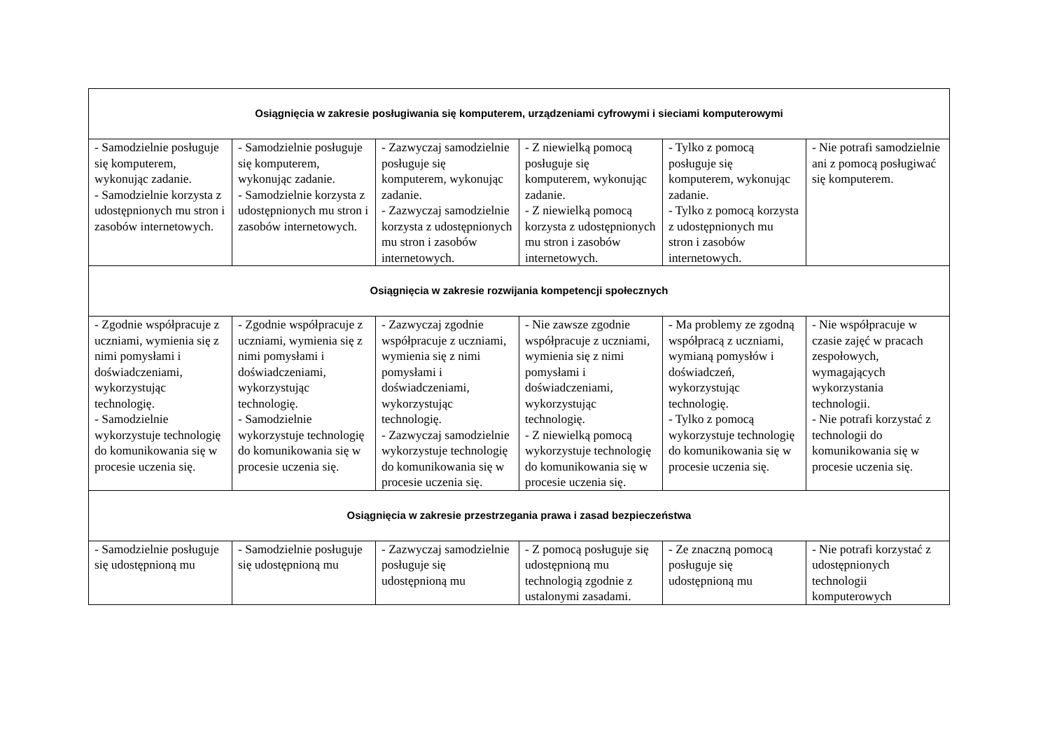| Osiągnięcia w zakresie posługiwania się komputerem, urządzeniami cyfrowymi i sieciami komputerowymi | | | | | |
| --- | --- | --- | --- | --- | --- |
| - Samodzielnie posługuje się komputerem, wykonując zadanie. - Samodzielnie korzysta z udostępnionych mu stron i zasobów internetowych. | - Samodzielnie posługuje się komputerem, wykonując zadanie. - Samodzielnie korzysta z udostępnionych mu stron i zasobów internetowych. | - Zazwyczaj samodzielnie posługuje się komputerem, wykonując zadanie. - Zazwyczaj samodzielnie korzysta z udostępnionych mu stron i zasobów internetowych. | - Z niewielką pomocą posługuje się komputerem, wykonując zadanie. - Z niewielką pomocą korzysta z udostępnionych mu stron i zasobów internetowych. | - Tylko z pomocą posługuje się komputerem, wykonując zadanie. - Tylko z pomocą korzysta z udostępnionych mu stron i zasobów internetowych. | - Nie potrafi samodzielnie ani z pomocą posługiwać się komputerem. |
| Osiągnięcia w zakresie rozwijania kompetencji społecznych | | | | | |
| - Zgodnie współpracuje z uczniami, wymienia się z nimi pomysłami i doświadczeniami, wykorzystując technologię. - Samodzielnie wykorzystuje technologię do komunikowania się w procesie uczenia się. | - Zgodnie współpracuje z uczniami, wymienia się z nimi pomysłami i doświadczeniami, wykorzystując technologię. - Samodzielnie wykorzystuje technologię do komunikowania się w procesie uczenia się. | - Zazwyczaj zgodnie współpracuje z uczniami, wymienia się z nimi pomysłami i doświadczeniami, wykorzystując technologię. - Zazwyczaj samodzielnie wykorzystuje technologię do komunikowania się w procesie uczenia się. | - Nie zawsze zgodnie współpracuje z uczniami, wymienia się z nimi pomysłami i doświadczeniami, wykorzystując technologię. - Z niewielką pomocą wykorzystuje technologię do komunikowania się w procesie uczenia się. | - Ma problemy ze zgodną współpracą z uczniami, wymianą pomysłów i doświadczeń, wykorzystując technologię. - Tylko z pomocą wykorzystuje technologię do komunikowania się w procesie uczenia się. | - Nie współpracuje w czasie zajęć w pracach zespołowych, wymagających wykorzystania technologii. - Nie potrafi korzystać z technologii do komunikowania się w procesie uczenia się. |
| Osiągnięcia w zakresie przestrzegania prawa i zasad bezpieczeństwa | | | | | |
| - Samodzielnie posługuje się udostępnioną mu | - Samodzielnie posługuje się udostępnioną mu | - Zazwyczaj samodzielnie posługuje się udostępnioną mu | - Z pomocą posługuje się udostępnioną mu technologią zgodnie z ustalonymi zasadami. | - Ze znaczną pomocą posługuje się udostępnioną mu | - Nie potrafi korzystać z udostępnionych technologii komputerowych |